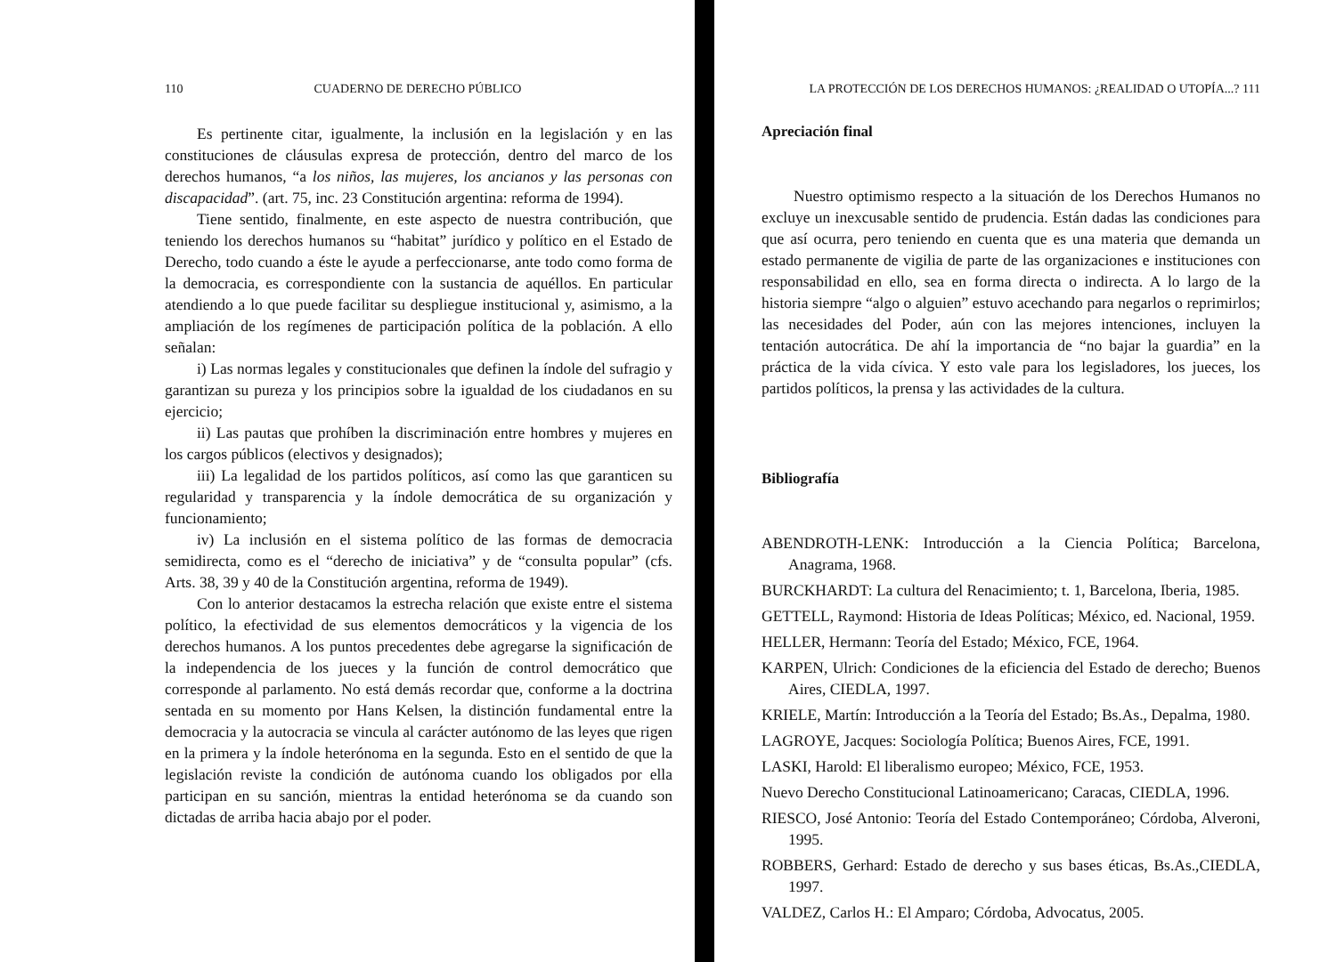110 CUADERNO DE DERECHO PÚBLICO
Es pertinente citar, igualmente, la inclusión en la legislación y en las constituciones de cláusulas expresa de protección, dentro del marco de los derechos humanos, “a los niños, las mujeres, los ancianos y las personas con discapacidad”. (art. 75, inc. 23 Constitución argentina: reforma de 1994).
Tiene sentido, finalmente, en este aspecto de nuestra contribución, que teniendo los derechos humanos su “habitat” jurídico y político en el Estado de Derecho, todo cuando a éste le ayude a perfeccionarse, ante todo como forma de la democracia, es correspondiente con la sustancia de aquéllos. En particular atendiendo a lo que puede facilitar su despliegue institucional y, asimismo, a la ampliación de los regímenes de participación política de la población. A ello señalan:
i) Las normas legales y constitucionales que definen la índole del sufragio y garantizan su pureza y los principios sobre la igualdad de los ciudadanos en su ejercicio;
ii) Las pautas que prohíben la discriminación entre hombres y mujeres en los cargos públicos (electivos y designados);
iii) La legalidad de los partidos políticos, así como las que garanticen su regularidad y transparencia y la índole democrática de su organización y funcionamiento;
iv) La inclusión en el sistema político de las formas de democracia semidirecta, como es el “derecho de iniciativa” y de “consulta popular” (cfs. Arts. 38, 39 y 40 de la Constitución argentina, reforma de 1949).
Con lo anterior destacamos la estrecha relación que existe entre el sistema político, la efectividad de sus elementos democráticos y la vigencia de los derechos humanos. A los puntos precedentes debe agregarse la significación de la independencia de los jueces y la función de control democrático que corresponde al parlamento. No está demás recordar que, conforme a la doctrina sentada en su momento por Hans Kelsen, la distinción fundamental entre la democracia y la autocracia se vincula al carácter autónomo de las leyes que rigen en la primera y la índole heterónoma en la segunda. Esto en el sentido de que la legislación reviste la condición de autónoma cuando los obligados por ella participan en su sanción, mientras la entidad heterónoma se da cuando son dictadas de arriba hacia abajo por el poder.
LA PROTECCIÓN DE LOS DERECHOS HUMANOS: ¿REALIDAD O UTOPÍA...? 111
Apreciación final
Nuestro optimismo respecto a la situación de los Derechos Humanos no excluye un inexcusable sentido de prudencia. Están dadas las condiciones para que así ocurra, pero teniendo en cuenta que es una materia que demanda un estado permanente de vigilia de parte de las organizaciones e instituciones con responsabilidad en ello, sea en forma directa o indirecta. A lo largo de la historia siempre “algo o alguien” estuvo acechando para negarlos o reprimirlos; las necesidades del Poder, aún con las mejores intenciones, incluyen la tentación autocrática. De ahí la importancia de “no bajar la guardia” en la práctica de la vida cívica. Y esto vale para los legisladores, los jueces, los partidos políticos, la prensa y las actividades de la cultura.
Bibliografía
ABENDROTH-LENK: Introducción a la Ciencia Política; Barcelona, Anagrama, 1968.
BURCKHARDT: La cultura del Renacimiento; t. 1, Barcelona, Iberia, 1985.
GETTELL, Raymond: Historia de Ideas Políticas; México, ed. Nacional, 1959.
HELLER, Hermann: Teoría del Estado; México, FCE, 1964.
KARPEN, Ulrich: Condiciones de la eficiencia del Estado de derecho; Buenos Aires, CIEDLA, 1997.
KRIELE, Martín: Introducción a la Teoría del Estado; Bs.As., Depalma, 1980.
LAGROYE, Jacques: Sociología Política; Buenos Aires, FCE, 1991.
LASKI, Harold: El liberalismo europeo; México, FCE, 1953.
Nuevo Derecho Constitucional Latinoamericano; Caracas, CIEDLA, 1996.
RIESCO, José Antonio: Teoría del Estado Contemporáneo; Córdoba, Alveroni, 1995.
ROBBERS, Gerhard: Estado de derecho y sus bases éticas, Bs.As.,CIEDLA, 1997.
VALDEZ, Carlos H.: El Amparo; Córdoba, Advocatus, 2005.